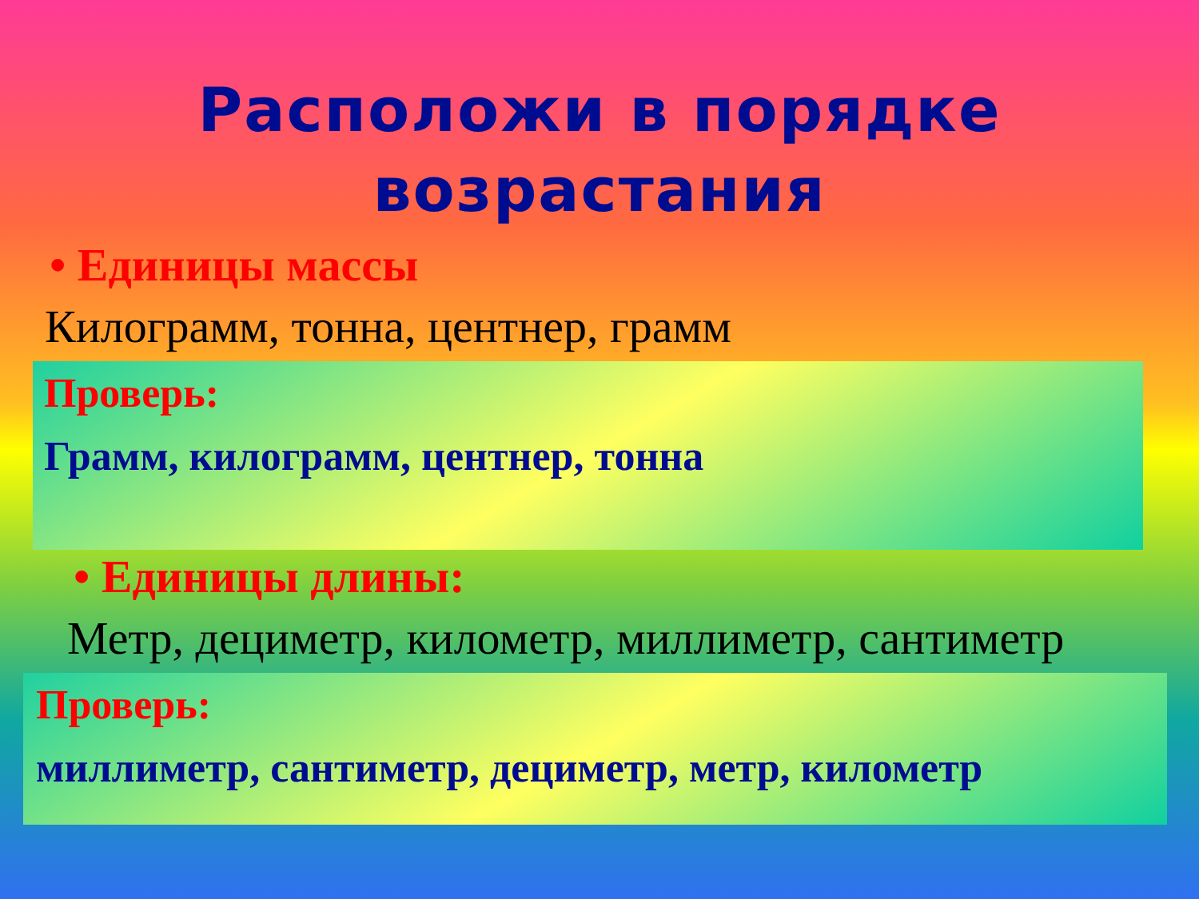Расположи в порядке
возрастания
• Единицы массы
Килограмм, тонна, центнер, грамм
Проверь:
Грамм, килограмм, центнер, тонна
• Единицы длины:
Метр, дециметр, километр, миллиметр, сантиметр
Проверь:
миллиметр, сантиметр, дециметр, метр, километр